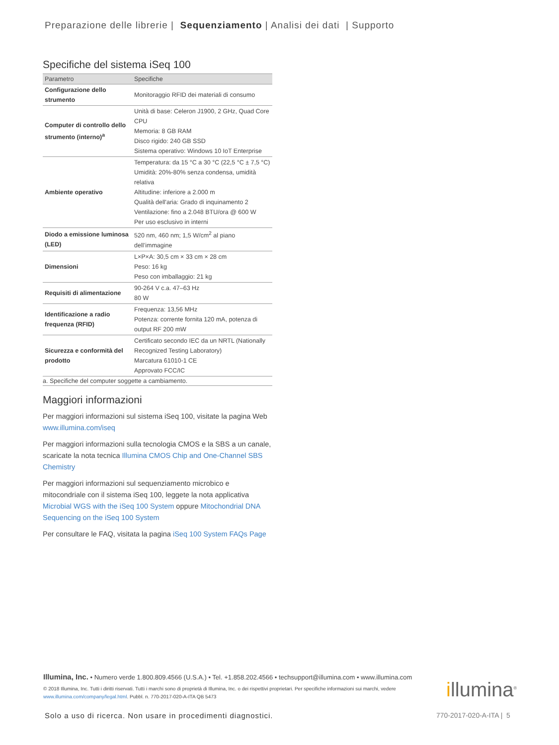Preparazione delle librerie | Sequenziamento | Analisi dei dati | Supporto
Specifiche del sistema iSeq 100
| Parametro | Specifiche |
| --- | --- |
| Configurazione dello strumento | Monitoraggio RFID dei materiali di consumo |
| Computer di controllo dello strumento (interno)<sup>a</sup> | Unità di base: Celeron J1900, 2 GHz, Quad Core CPU Memoria: 8 GB RAM Disco rigido: 240 GB SSD Sistema operativo: Windows 10 IoT Enterprise |
| Ambiente operativo | Temperatura: da 15 °C a 30 °C (22,5 °C ± 7,5 °C) Umidità: 20%-80% senza condensa, umidità relativa Altitudine: inferiore a 2.000 m Qualità dell'aria: Grado di inquinamento 2 Ventilazione: fino a 2.048 BTU/ora @ 600 W Per uso esclusivo in interni |
| Diodo a emissione luminosa (LED) | 520 nm, 460 nm; 1,5 W/cm<sup>2</sup> al piano dell’immagine |
| Dimensioni | L×P×A: 30,5 cm × 33 cm × 28 cm Peso: 16 kg Peso con imballaggio: 21 kg |
| Requisiti di alimentazione | 90-264 V c.a. 47–63 Hz 80 W |
| Identificazione a radio frequenza (RFID) | Frequenza: 13,56 MHz Potenza: corrente fornita 120 mA, potenza di output RF 200 mW |
| Sicurezza e conformità del prodotto | Certificato secondo IEC da un NRTL (Nationally Recognized Testing Laboratory) Marcatura 61010-1 CE Approvato FCC/IC |
a. Specifiche del computer soggette a cambiamento.
Maggiori informazioni
Per maggiori informazioni sul sistema iSeq 100, visitate la pagina Web www.illumina.com/iseq
Per maggiori informazioni sulla tecnologia CMOS e la SBS a un canale, scaricate la nota tecnica Illumina CMOS Chip and One-Channel SBS Chemistry
Per maggiori informazioni sul sequenziamento microbico e mitocondriale con il sistema iSeq 100, leggete la nota applicativa Microbial WGS with the iSeq 100 System oppure Mitochondrial DNA Sequencing on the iSeq 100 System
Per consultare le FAQ, visitata la pagina iSeq 100 System FAQs Page
Illumina, Inc. • Numero verde 1.800.809.4566 (U.S.A.) • Tel. +1.858.202.4566 • techsupport@illumina.com • www.illumina.com
© 2018 Illumina, Inc. Tutti i diritti riservati. Tutti i marchi sono di proprietà di Illumina, Inc. o dei rispettivi proprietari. Per specifiche informazioni sui marchi, vedere www.illumina.com/company/legal.html. Pubbl. n. 770-2017-020-A-ITA QB 5473
illumina<sup>®</sup>
Solo a uso di ricerca. Non usare in procedimenti diagnostici.
770-2017-020-A-ITA | 5